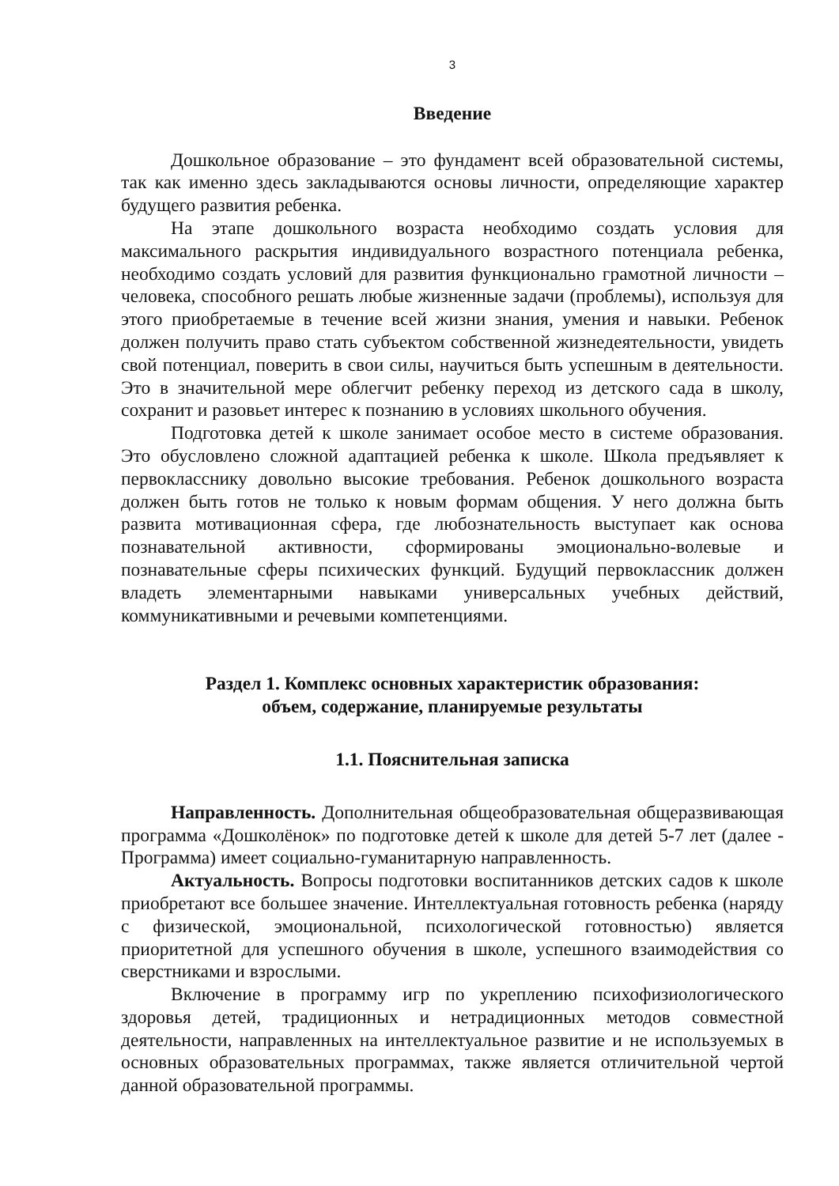3
Введение
Дошкольное образование – это фундамент всей образовательной системы, так как именно здесь закладываются основы личности, определяющие характер будущего развития ребенка.
На этапе дошкольного возраста необходимо создать условия для максимального раскрытия индивидуального возрастного потенциала ребенка, необходимо создать условий для развития функционально грамотной личности – человека, способного решать любые жизненные задачи (проблемы), используя для этого приобретаемые в течение всей жизни знания, умения и навыки. Ребенок должен получить право стать субъектом собственной жизнедеятельности, увидеть свой потенциал, поверить в свои силы, научиться быть успешным в деятельности. Это в значительной мере облегчит ребенку переход из детского сада в школу, сохранит и разовьет интерес к познанию в условиях школьного обучения.
Подготовка детей к школе занимает особое место в системе образования. Это обусловлено сложной адаптацией ребенка к школе. Школа предъявляет к первокласснику довольно высокие требования. Ребенок дошкольного возраста должен быть готов не только к новым формам общения. У него должна быть развита мотивационная сфера, где любознательность выступает как основа познавательной активности, сформированы эмоционально-волевые и познавательные сферы психических функций. Будущий первоклассник должен владеть элементарными навыками универсальных учебных действий, коммуникативными и речевыми компетенциями.
Раздел 1. Комплекс основных характеристик образования:
объем, содержание, планируемые результаты
1.1. Пояснительная записка
Направленность. Дополнительная общеобразовательная общеразвивающая программа «Дошколёнок» по подготовке детей к школе для детей 5-7 лет (далее - Программа) имеет социально-гуманитарную направленность.
Актуальность. Вопросы подготовки воспитанников детских садов к школе приобретают все большее значение. Интеллектуальная готовность ребенка (наряду с физической, эмоциональной, психологической готовностью) является приоритетной для успешного обучения в школе, успешного взаимодействия со сверстниками и взрослыми.
Включение в программу игр по укреплению психофизиологического здоровья детей, традиционных и нетрадиционных методов совместной деятельности, направленных на интеллектуальное развитие и не используемых в основных образовательных программах, также является отличительной чертой данной образовательной программы.